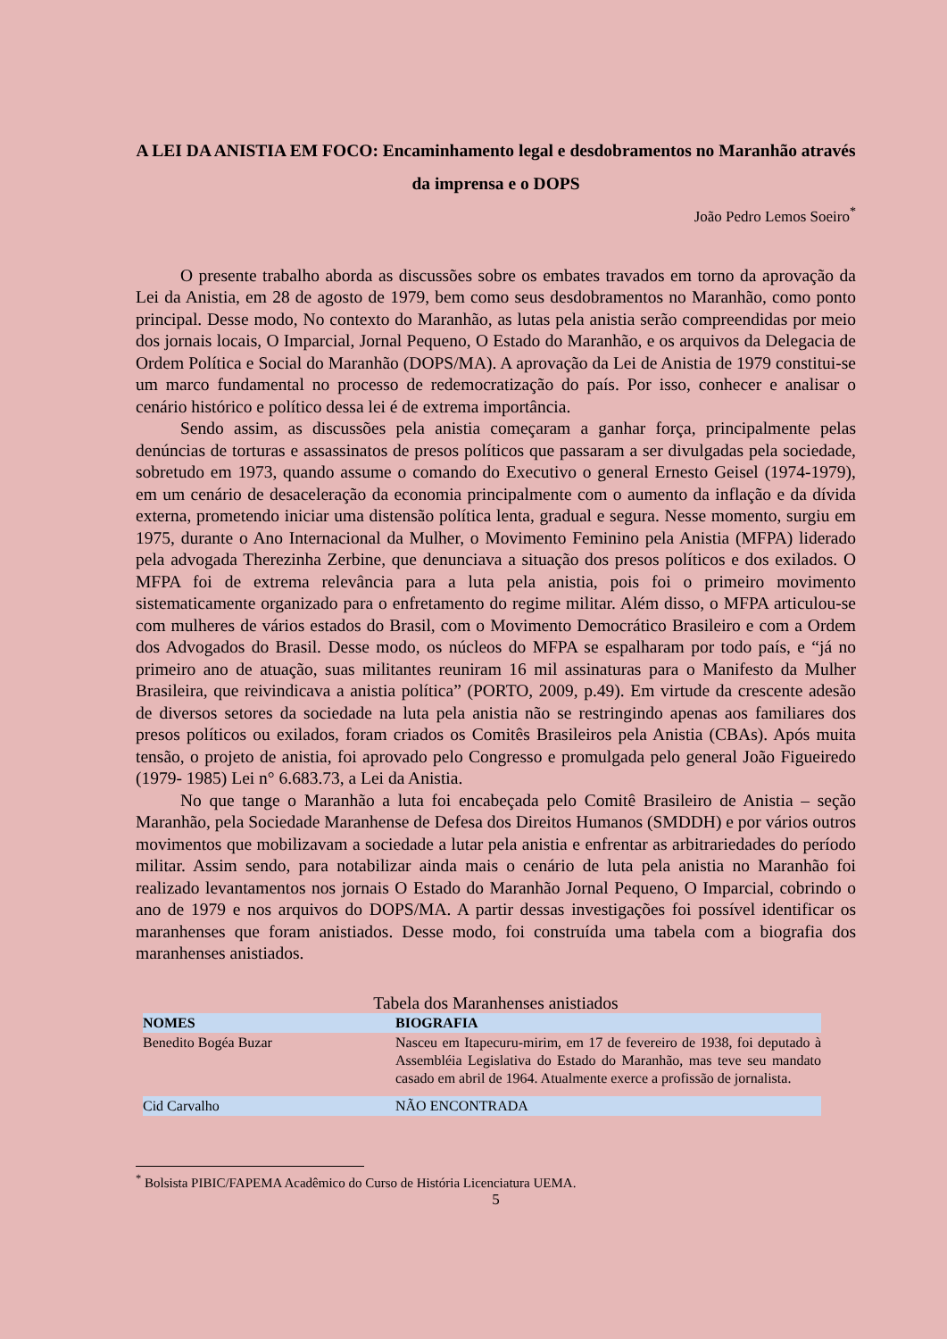A LEI DA ANISTIA EM FOCO: Encaminhamento legal e desdobramentos no Maranhão através da imprensa e o DOPS
João Pedro Lemos Soeiro<sup>*</sup>
O presente trabalho aborda as discussões sobre os embates travados em torno da aprovação da Lei da Anistia, em 28 de agosto de 1979, bem como seus desdobramentos no Maranhão, como ponto principal. Desse modo, No contexto do Maranhão, as lutas pela anistia serão compreendidas por meio dos jornais locais, O Imparcial, Jornal Pequeno, O Estado do Maranhão, e os arquivos da Delegacia de Ordem Política e Social do Maranhão (DOPS/MA). A aprovação da Lei de Anistia de 1979 constitui-se um marco fundamental no processo de redemocratização do país. Por isso, conhecer e analisar o cenário histórico e político dessa lei é de extrema importância.
Sendo assim, as discussões pela anistia começaram a ganhar força, principalmente pelas denúncias de torturas e assassinatos de presos políticos que passaram a ser divulgadas pela sociedade, sobretudo em 1973, quando assume o comando do Executivo o general Ernesto Geisel (1974-1979), em um cenário de desaceleração da economia principalmente com o aumento da inflação e da dívida externa, prometendo iniciar uma distensão política lenta, gradual e segura. Nesse momento, surgiu em 1975, durante o Ano Internacional da Mulher, o Movimento Feminino pela Anistia (MFPA) liderado pela advogada Therezinha Zerbine, que denunciava a situação dos presos políticos e dos exilados. O MFPA foi de extrema relevância para a luta pela anistia, pois foi o primeiro movimento sistematicamente organizado para o enfretamento do regime militar. Além disso, o MFPA articulou-se com mulheres de vários estados do Brasil, com o Movimento Democrático Brasileiro e com a Ordem dos Advogados do Brasil. Desse modo, os núcleos do MFPA se espalharam por todo país, e “já no primeiro ano de atuação, suas militantes reuniram 16 mil assinaturas para o Manifesto da Mulher Brasileira, que reivindicava a anistia política” (PORTO, 2009, p.49). Em virtude da crescente adesão de diversos setores da sociedade na luta pela anistia não se restringindo apenas aos familiares dos presos políticos ou exilados, foram criados os Comitês Brasileiros pela Anistia (CBAs). Após muita tensão, o projeto de anistia, foi aprovado pelo Congresso e promulgada pelo general João Figueiredo (1979- 1985) Lei n° 6.683.73, a Lei da Anistia.
No que tange o Maranhão a luta foi encabeçada pelo Comitê Brasileiro de Anistia – seção Maranhão, pela Sociedade Maranhense de Defesa dos Direitos Humanos (SMDDH) e por vários outros movimentos que mobilizavam a sociedade a lutar pela anistia e enfrentar as arbitrariedades do período militar. Assim sendo, para notabilizar ainda mais o cenário de luta pela anistia no Maranhão foi realizado levantamentos nos jornais O Estado do Maranhão Jornal Pequeno, O Imparcial, cobrindo o ano de 1979 e nos arquivos do DOPS/MA. A partir dessas investigações foi possível identificar os maranhenses que foram anistiados. Desse modo, foi construída uma tabela com a biografia dos maranhenses anistiados.
Tabela dos Maranhenses anistiados
| NOMES | BIOGRAFIA |
| --- | --- |
| Benedito Bogéa Buzar | Nasceu em Itapecuru-mirim, em 17 de fevereiro de 1938, foi deputado à Assembléia Legislativa do Estado do Maranhão, mas teve seu mandato casado em abril de 1964. Atualmente exerce a profissão de jornalista. |
| Cid Carvalho | NÃO ENCONTRADA |
<sup>*</sup> Bolsista PIBIC/FAPEMA Acadêmico do Curso de História Licenciatura UEMA.
5